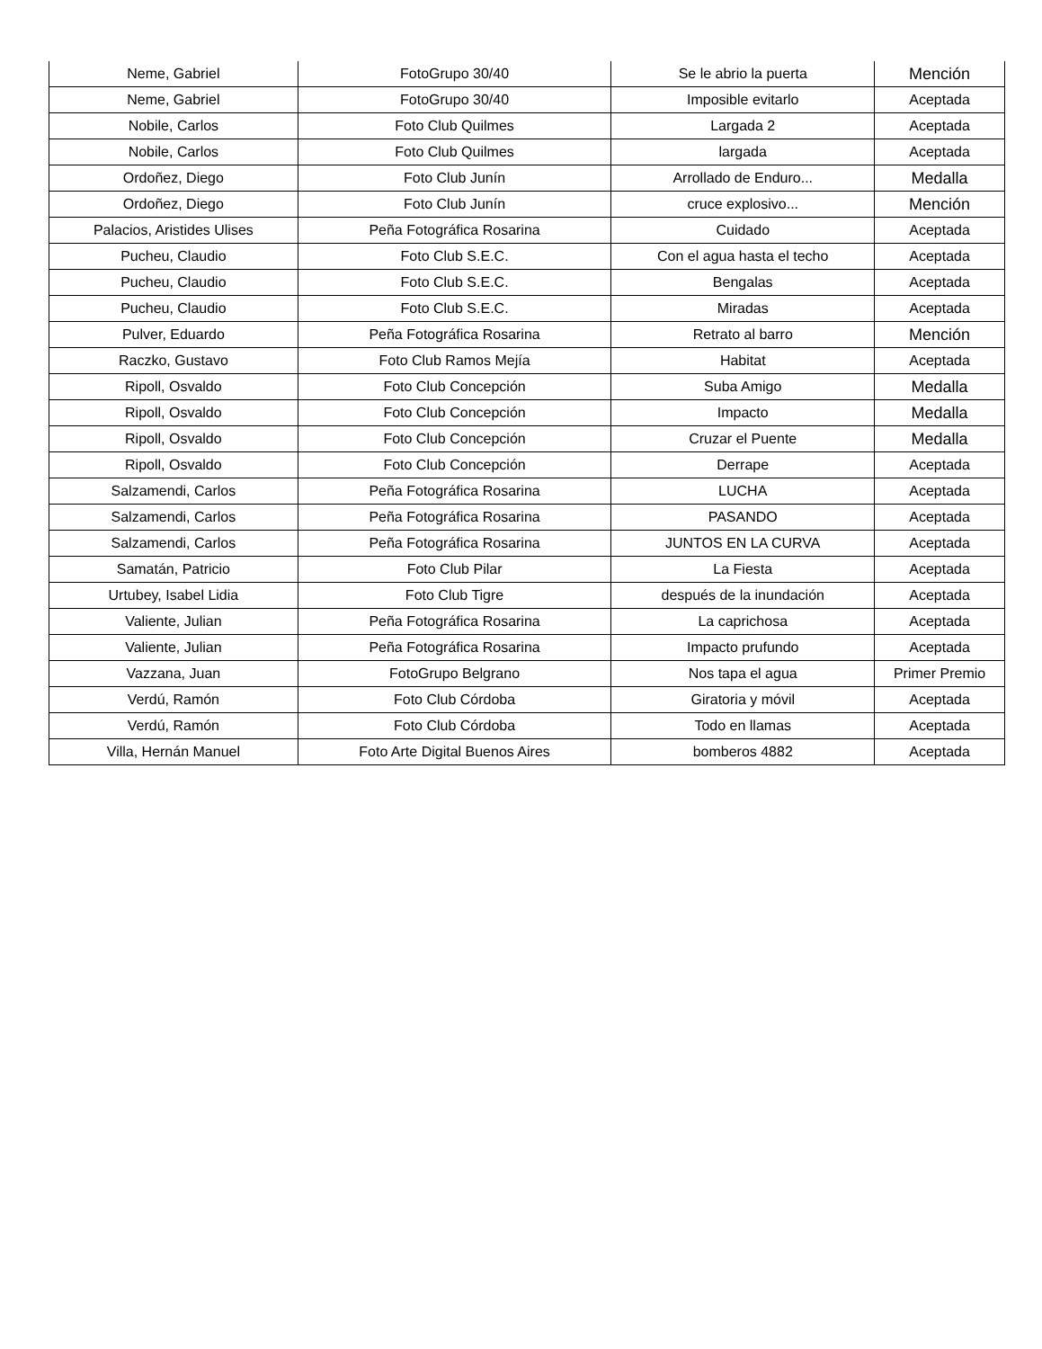| Neme, Gabriel | FotoGrupo 30/40 | Se le abrio la puerta | Mención |
| Neme, Gabriel | FotoGrupo 30/40 | Imposible evitarlo | Aceptada |
| Nobile, Carlos | Foto Club Quilmes | Largada 2 | Aceptada |
| Nobile, Carlos | Foto Club Quilmes | largada | Aceptada |
| Ordoñez, Diego | Foto Club Junín | Arrollado de Enduro... | Medalla |
| Ordoñez, Diego | Foto Club Junín | cruce explosivo... | Mención |
| Palacios, Aristides Ulises | Peña Fotográfica Rosarina | Cuidado | Aceptada |
| Pucheu, Claudio | Foto Club S.E.C. | Con el agua hasta el techo | Aceptada |
| Pucheu, Claudio | Foto Club S.E.C. | Bengalas | Aceptada |
| Pucheu, Claudio | Foto Club S.E.C. | Miradas | Aceptada |
| Pulver, Eduardo | Peña Fotográfica Rosarina | Retrato al barro | Mención |
| Raczko, Gustavo | Foto Club Ramos Mejía | Habitat | Aceptada |
| Ripoll, Osvaldo | Foto Club Concepción | Suba Amigo | Medalla |
| Ripoll, Osvaldo | Foto Club Concepción | Impacto | Medalla |
| Ripoll, Osvaldo | Foto Club Concepción | Cruzar el Puente | Medalla |
| Ripoll, Osvaldo | Foto Club Concepción | Derrape | Aceptada |
| Salzamendi, Carlos | Peña Fotográfica Rosarina | LUCHA | Aceptada |
| Salzamendi, Carlos | Peña Fotográfica Rosarina | PASANDO | Aceptada |
| Salzamendi, Carlos | Peña Fotográfica Rosarina | JUNTOS EN LA CURVA | Aceptada |
| Samatán, Patricio | Foto Club Pilar | La Fiesta | Aceptada |
| Urtubey, Isabel Lidia | Foto Club Tigre | después de la inundación | Aceptada |
| Valiente, Julian | Peña Fotográfica Rosarina | La caprichosa | Aceptada |
| Valiente, Julian | Peña Fotográfica Rosarina | Impacto prufundo | Aceptada |
| Vazzana, Juan | FotoGrupo Belgrano | Nos tapa el agua | Primer Premio |
| Verdú, Ramón | Foto Club Córdoba | Giratoria y móvil | Aceptada |
| Verdú, Ramón | Foto Club Córdoba | Todo en llamas | Aceptada |
| Villa, Hernán Manuel | Foto Arte Digital Buenos Aires | bomberos 4882 | Aceptada |